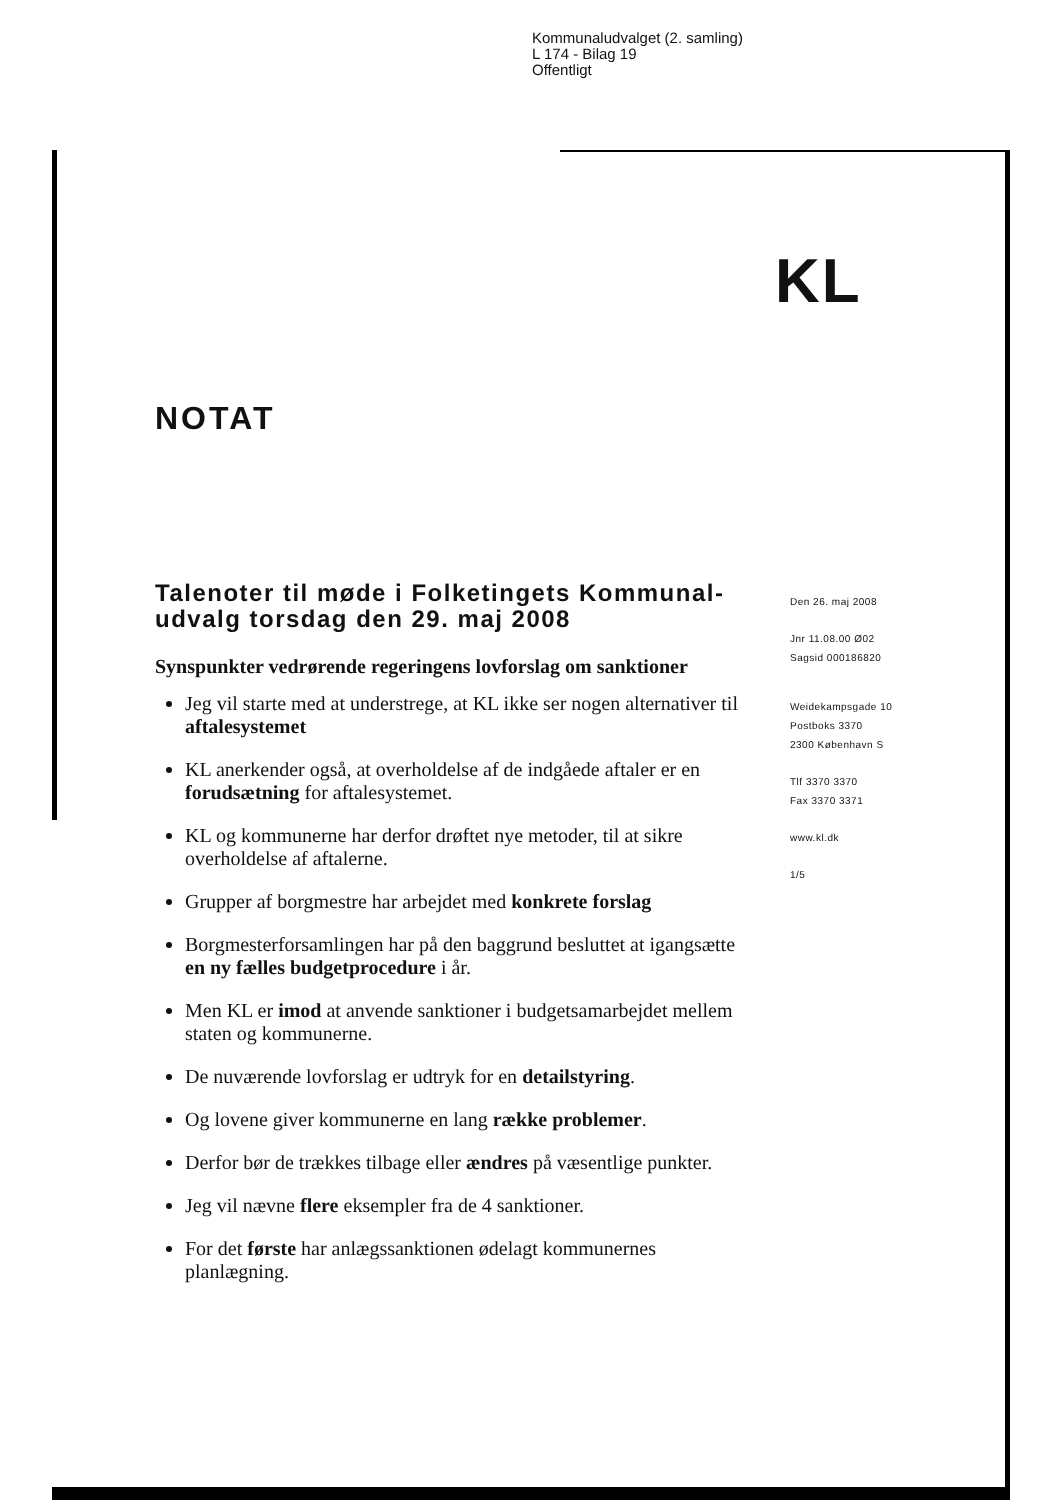Kommunaludvalget (2. samling)
L 174 - Bilag 19
Offentligt
KL
NOTAT
Talenoter til møde i Folketingets Kommunal-udvalg torsdag den 29. maj 2008
Synspunkter vedrørende regeringens lovforslag om sanktioner
Jeg vil starte med at understrege, at KL ikke ser nogen alternativer til aftalesystemet
KL anerkender også, at overholdelse af de indgåede aftaler er en forudsætning for aftalesystemet.
KL og kommunerne har derfor drøftet nye metoder, til at sikre overholdelse af aftalerne.
Grupper af borgmestre har arbejdet med konkrete forslag
Borgmesterforsamlingen har på den baggrund besluttet at igangsætte en ny fælles budgetprocedure i år.
Men KL er imod at anvende sanktioner i budgetsamarbejdet mellem staten og kommunerne.
De nuværende lovforslag er udtryk for en detailstyring.
Og lovene giver kommunerne en lang række problemer.
Derfor bør de trækkes tilbage eller ændres på væsentlige punkter.
Jeg vil nævne flere eksempler fra de 4 sanktioner.
For det første har anlægssanktionen ødelagt kommunernes planlægning.
Den 26. maj 2008
Jnr 11.08.00 Ø02
Sagsid 000186820
Weidekampsgade 10
Postboks 3370
2300 København S
Tlf 3370 3370
Fax 3370 3371
www.kl.dk
1/5